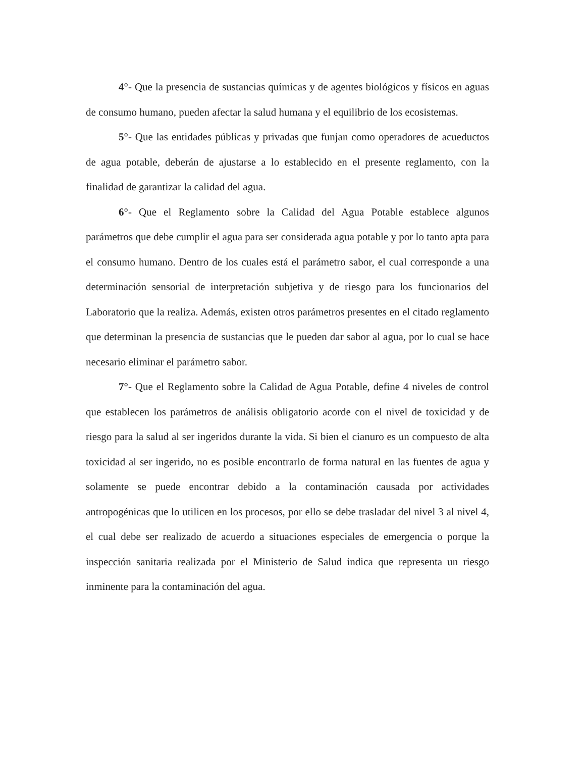4°- Que la presencia de sustancias químicas y de agentes biológicos y físicos en aguas de consumo humano, pueden afectar la salud humana y el equilibrio de los ecosistemas.
5°- Que las entidades públicas y privadas que funjan como operadores de acueductos de agua potable, deberán de ajustarse a lo establecido en el presente reglamento, con la finalidad de garantizar la calidad del agua.
6°- Que el Reglamento sobre la Calidad del Agua Potable establece algunos parámetros que debe cumplir el agua para ser considerada agua potable y por lo tanto apta para el consumo humano. Dentro de los cuales está el parámetro sabor, el cual corresponde a una determinación sensorial de interpretación subjetiva y de riesgo para los funcionarios del Laboratorio que la realiza. Además, existen otros parámetros presentes en el citado reglamento que determinan la presencia de sustancias que le pueden dar sabor al agua, por lo cual se hace necesario eliminar el parámetro sabor.
7°- Que el Reglamento sobre la Calidad de Agua Potable, define 4 niveles de control que establecen los parámetros de análisis obligatorio acorde con el nivel de toxicidad y de riesgo para la salud al ser ingeridos durante la vida. Si bien el cianuro es un compuesto de alta toxicidad al ser ingerido, no es posible encontrarlo de forma natural en las fuentes de agua y solamente se puede encontrar debido a la contaminación causada por actividades antropogénicas que lo utilicen en los procesos, por ello se debe trasladar del nivel 3 al nivel 4, el cual debe ser realizado de acuerdo a situaciones especiales de emergencia o porque la inspección sanitaria realizada por el Ministerio de Salud indica que representa un riesgo inminente para la contaminación del agua.